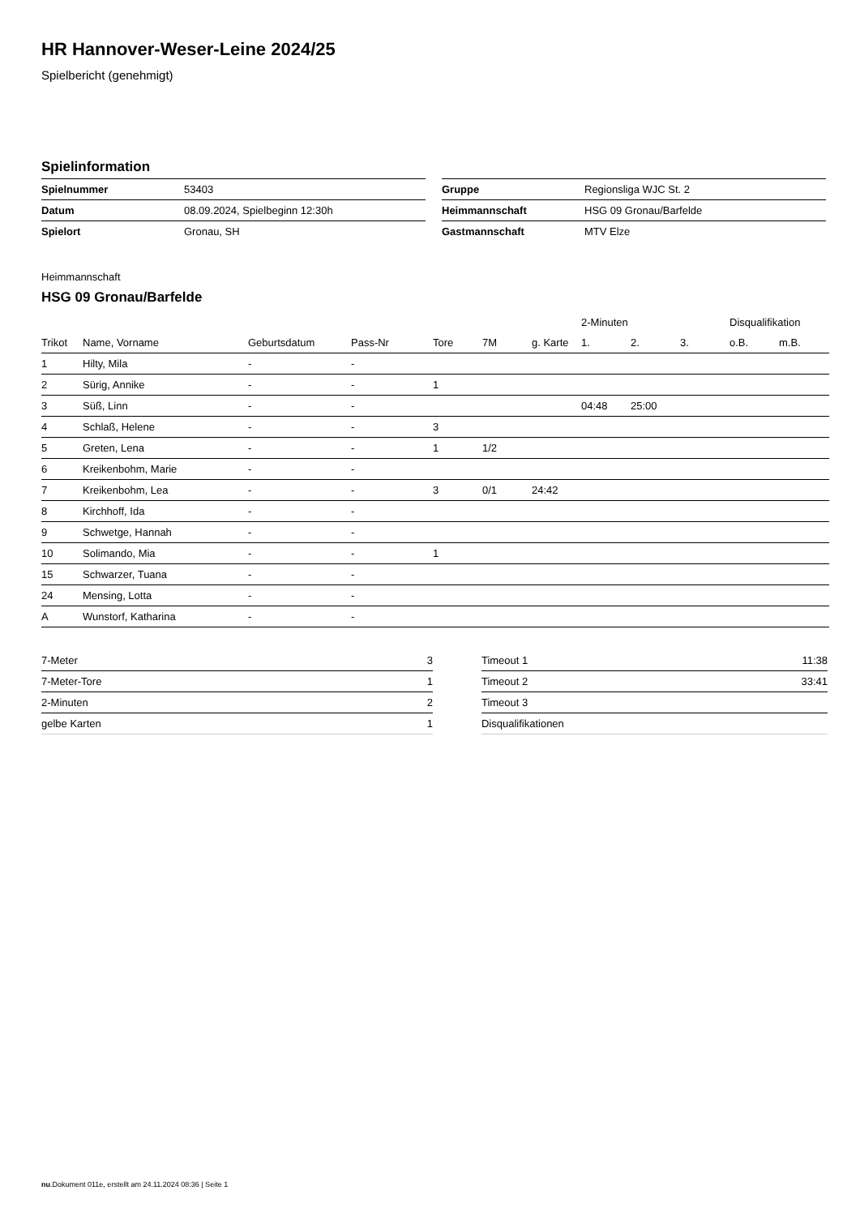HR Hannover-Weser-Leine 2024/25
Spielbericht (genehmigt)
Spielinformation
| Spielnummer | 53403 |
| Datum | 08.09.2024, Spielbeginn 12:30h |
| Spielort | Gronau, SH |
| Gruppe | Regionsliga WJC St. 2 |
| Heimmannschaft | HSG 09 Gronau/Barfelde |
| Gastmannschaft | MTV Elze |
Heimmannschaft
HSG 09 Gronau/Barfelde
| | | | | | | | 2-Minuten | | | Disqualifikation | |
| --- | --- | --- | --- | --- | --- | --- | --- | --- | --- | --- | --- |
| Trikot | Name, Vorname | Geburtsdatum | Pass-Nr | Tore | 7M | g. Karte | 1. | 2. | 3. | o.B. | m.B. |
| 1 | Hilty, Mila | - | - | | | | | | | | |
| 2 | Sürig, Annike | - | - | 1 | | | | | | | |
| 3 | Süß, Linn | - | - | | | | 04:48 | 25:00 | | | |
| 4 | Schlaß, Helene | - | - | 3 | | | | | | | |
| 5 | Greten, Lena | - | - | 1 | 1/2 | | | | | | |
| 6 | Kreikenbohm, Marie | - | - | | | | | | | | |
| 7 | Kreikenbohm, Lea | - | - | 3 | 0/1 | 24:42 | | | | | |
| 8 | Kirchhoff, Ida | - | - | | | | | | | | |
| 9 | Schwetge, Hannah | - | - | | | | | | | | |
| 10 | Solimando, Mia | - | - | 1 | | | | | | | |
| 15 | Schwarzer, Tuana | - | - | | | | | | | | |
| 24 | Mensing, Lotta | - | - | | | | | | | | |
| A | Wunstorf, Katharina | - | - | | | | | | | | |
| 7-Meter | 3 |
| 7-Meter-Tore | 1 |
| 2-Minuten | 2 |
| gelbe Karten | 1 |
| Timeout 1 | 11:38 |
| Timeout 2 | 33:41 |
| Timeout 3 | |
| Disqualifikationen | |
nu.Dokument 011e, erstellt am 24.11.2024 08:36 | Seite 1